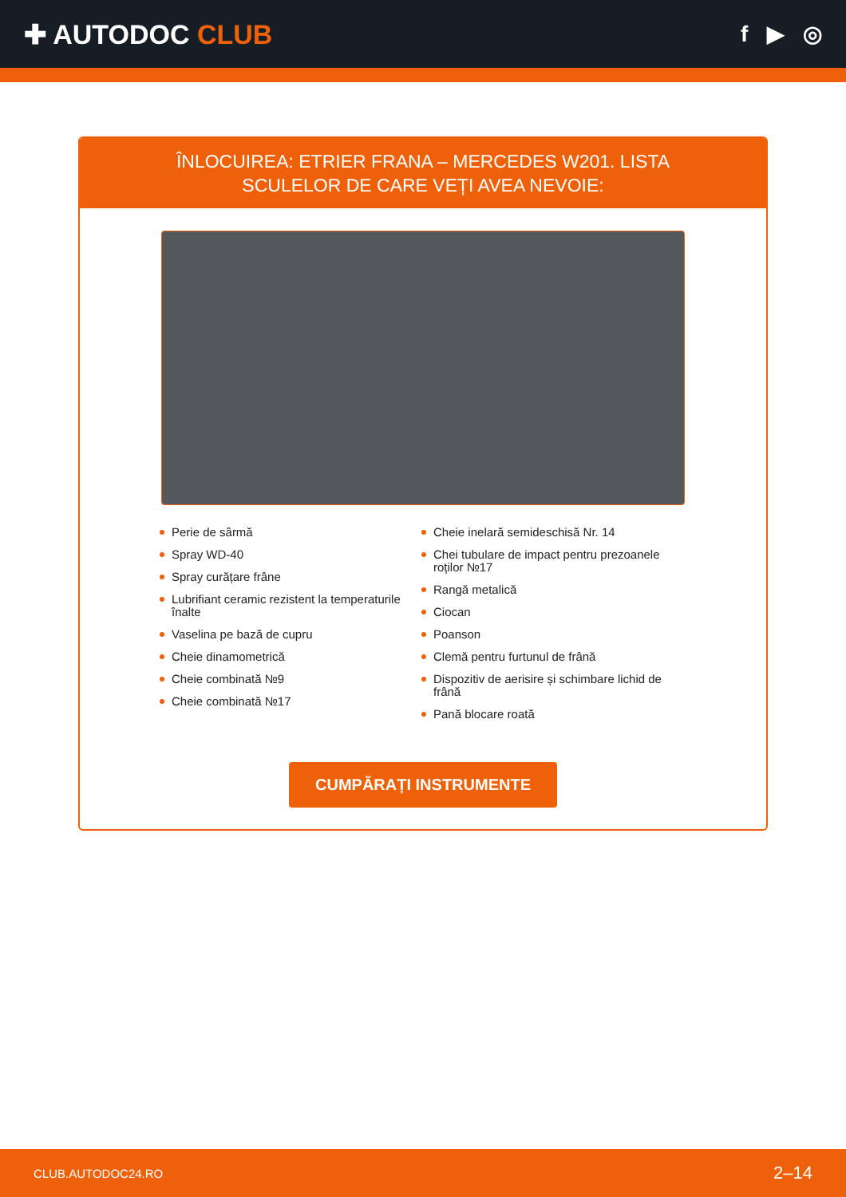✚ AUTODOC CLUB
f ▶ ◎
ÎNLOCUIREA: ETRIER FRANA – MERCEDES W201. LISTA SCULELOR DE CARE VEȚI AVEA NEVOIE:
Perie de sârmă
Spray WD-40
Spray curățare frâne
Lubrifiant ceramic rezistent la temperaturile înalte
Vaselina pe bază de cupru
Cheie dinamometrică
Cheie combinată №9
Cheie combinată №17
Cheie inelară semideschisă Nr. 14
Chei tubulare de impact pentru prezoanele roților №17
Rangă metalică
Ciocan
Poanson
Clemă pentru furtunul de frână
Dispozitiv de aerisire și schimbare lichid de frână
Pană blocare roată
CUMPĂRAȚI INSTRUMENTE
CLUB.AUTODOC24.RO 2–14